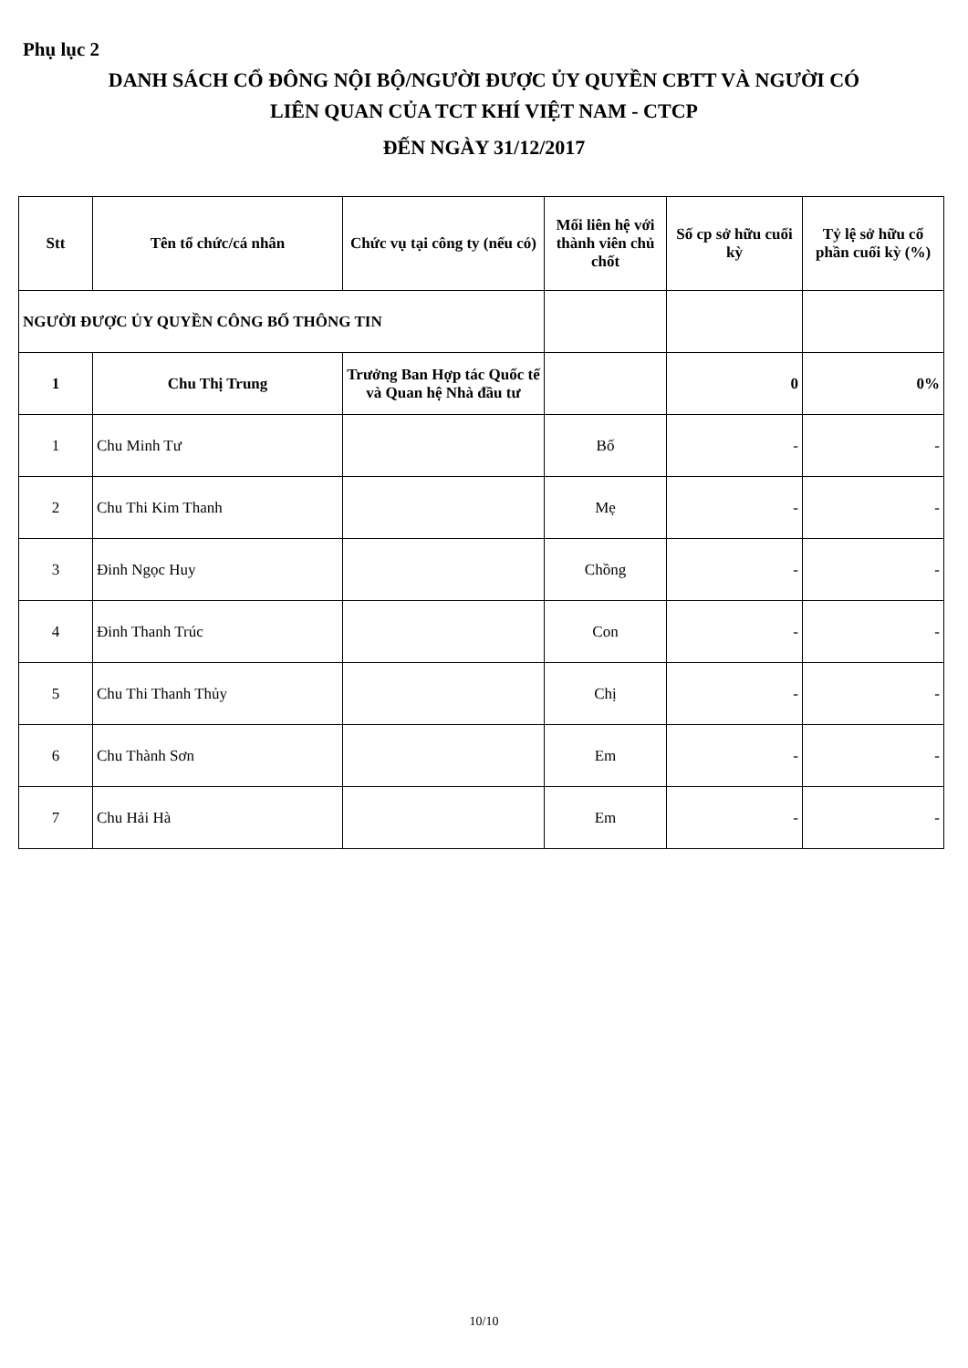Phụ lục 2
DANH SÁCH CỔ ĐÔNG NỘI BỘ/NGƯỜI ĐƯỢC ỦY QUYỀN CBTT VÀ NGƯỜI CÓ
LIÊN QUAN CỦA TCT KHÍ VIỆT NAM - CTCP
ĐẾN NGÀY 31/12/2017
| Stt | Tên tổ chức/cá nhân | Chức vụ tại công ty (nếu có) | Mối liên hệ với thành viên chủ chốt | Số cp sở hữu cuối kỳ | Tỷ lệ sở hữu cổ phần cuối kỳ (%) |
| --- | --- | --- | --- | --- | --- |
| NGƯỜI ĐƯỢC ỦY QUYỀN CÔNG BỐ THÔNG TIN | | | | | |
| 1 | Chu Thị Trung | Trưởng Ban Hợp tác Quốc tế và Quan hệ Nhà đầu tư | | 0 | 0% |
| 1 | Chu Minh Tư | | Bố | - | - |
| 2 | Chu Thi Kim Thanh | | Mẹ | - | - |
| 3 | Đinh Ngọc Huy | | Chồng | - | - |
| 4 | Đinh Thanh Trúc | | Con | - | - |
| 5 | Chu Thi Thanh Thủy | | Chị | - | - |
| 6 | Chu Thành Sơn | | Em | - | - |
| 7 | Chu Hải Hà | | Em | - | - |
10/10